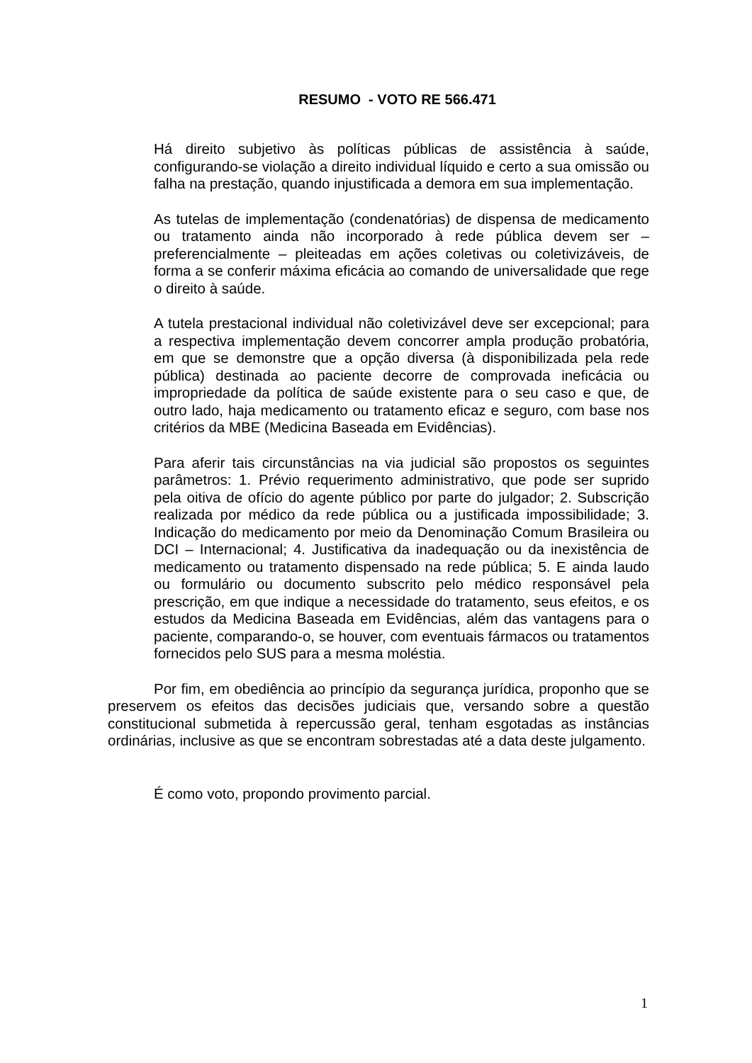RESUMO - VOTO RE 566.471
Há direito subjetivo às políticas públicas de assistência à saúde, configurando-se violação a direito individual líquido e certo a sua omissão ou falha na prestação, quando injustificada a demora em sua implementação.
As tutelas de implementação (condenatórias) de dispensa de medicamento ou tratamento ainda não incorporado à rede pública devem ser – preferencialmente – pleiteadas em ações coletivas ou coletivizáveis, de forma a se conferir máxima eficácia ao comando de universalidade que rege o direito à saúde.
A tutela prestacional individual não coletivizável deve ser excepcional; para a respectiva implementação devem concorrer ampla produção probatória, em que se demonstre que a opção diversa (à disponibilizada pela rede pública) destinada ao paciente decorre de comprovada ineficácia ou impropriedade da política de saúde existente para o seu caso e que, de outro lado, haja medicamento ou tratamento eficaz e seguro, com base nos critérios da MBE (Medicina Baseada em Evidências).
Para aferir tais circunstâncias na via judicial são propostos os seguintes parâmetros: 1. Prévio requerimento administrativo, que pode ser suprido pela oitiva de ofício do agente público por parte do julgador; 2. Subscrição realizada por médico da rede pública ou a justificada impossibilidade; 3. Indicação do medicamento por meio da Denominação Comum Brasileira ou DCI – Internacional; 4. Justificativa da inadequação ou da inexistência de medicamento ou tratamento dispensado na rede pública; 5. E ainda laudo ou formulário ou documento subscrito pelo médico responsável pela prescrição, em que indique a necessidade do tratamento, seus efeitos, e os estudos da Medicina Baseada em Evidências, além das vantagens para o paciente, comparando-o, se houver, com eventuais fármacos ou tratamentos fornecidos pelo SUS para a mesma moléstia.
Por fim, em obediência ao princípio da segurança jurídica, proponho que se preservem os efeitos das decisões judiciais que, versando sobre a questão constitucional submetida à repercussão geral, tenham esgotadas as instâncias ordinárias, inclusive as que se encontram sobrestadas até a data deste julgamento.
É como voto, propondo provimento parcial.
1